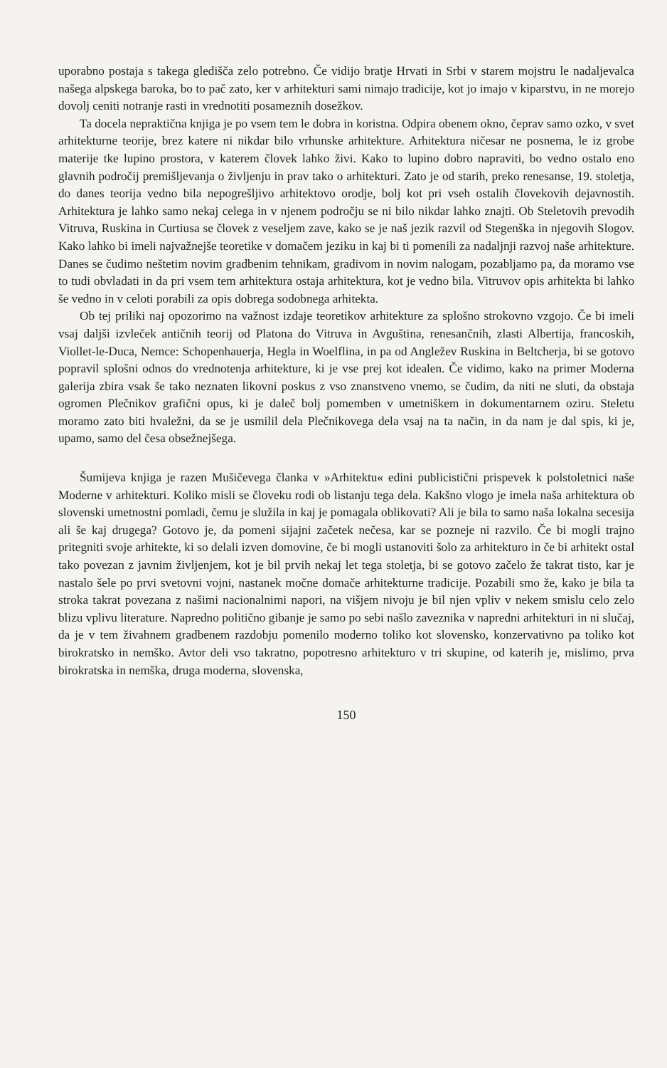uporabno postaja s takega gledišča zelo potrebno. Če vidijo bratje Hrvati in Srbi v starem mojstru le nadaljevalca našega alpskega baroka, bo to pač zato, ker v arhitekturi sami nimajo tradicije, kot jo imajo v kiparstvu, in ne morejo dovolj ceniti notranje rasti in vrednotiti posameznih dosežkov.
Ta docela nepraktična knjiga je po vsem tem le dobra in koristna. Odpira obenem okno, čeprav samo ozko, v svet arhitekturne teorije, brez katere ni nikdar bilo vrhunske arhitekture. Arhitektura ničesar ne posnema, le iz grobe materije tke lupino prostora, v katerem človek lahko živi. Kako to lupino dobro napraviti, bo vedno ostalo eno glavnih področij premišljevanja o življenju in prav tako o arhitekturi. Zato je od starih, preko renesanse, 19. stoletja, do danes teorija vedno bila nepogrešljivo arhitektovo orodje, bolj kot pri vseh ostalih človekovih dejavnostih. Arhitektura je lahko samo nekaj celega in v njenem področju se ni bilo nikdar lahko znajti. Ob Steletovih prevodih Vitruva, Ruskina in Curtiusa se človek z veseljem zave, kako se je naš jezik razvil od Stegenška in njegovih Slogov. Kako lahko bi imeli najvažnejše teoretike v domačem jeziku in kaj bi ti pomenili za nadaljnji razvoj naše arhitekture. Danes se čudimo neštetim novim gradbenim tehnikam, gradivom in novim nalogam, pozabljamo pa, da moramo vse to tudi obvladati in da pri vsem tem arhitektura ostaja arhitektura, kot je vedno bila. Vitruvov opis arhitekta bi lahko še vedno in v celoti porabili za opis dobrega sodobnega arhitekta.
Ob tej priliki naj opozorimo na važnost izdaje teoretikov arhitekture za splošno strokovno vzgojo. Če bi imeli vsaj daljši izvleček antičnih teorij od Platona do Vitruva in Avguština, renesančnih, zlasti Albertija, francoskih, Viollet-le-Duca, Nemce: Schopenhauerja, Hegla in Woelflina, in pa od Angležev Ruskina in Beltcherja, bi se gotovo popravil splošni odnos do vrednotenja arhitekture, ki je vse prej kot idealen. Če vidimo, kako na primer Moderna galerija zbira vsak še tako neznaten likovni poskus z vso znanstveno vnemo, se čudim, da niti ne sluti, da obstaja ogromen Plečnikov grafični opus, ki je daleč bolj pomemben v umetniškem in dokumentarnem oziru. Steletu moramo zato biti hvaležni, da se je usmilil dela Plečnikovega dela vsaj na ta način, in da nam je dal spis, ki je, upamo, samo del česa obsežnejšega.
Šumijeva knjiga je razen Mušičevega članka v »Arhitektu« edini publicistični prispevek k polstoletnici naše Moderne v arhitekturi. Koliko misli se človeku rodi ob listanju tega dela. Kakšno vlogo je imela naša arhitektura ob slovenski umetnostni pomladi, čemu je služila in kaj je pomagala oblikovati? Ali je bila to samo naša lokalna secesija ali še kaj drugega? Gotovo je, da pomeni sijajni začetek nečesa, kar se pozneje ni razvilo. Če bi mogli trajno pritegniti svoje arhitekte, ki so delali izven domovine, če bi mogli ustanoviti šolo za arhitekturo in če bi arhitekt ostal tako povezan z javnim življenjem, kot je bil prvih nekaj let tega stoletja, bi se gotovo začelo že takrat tisto, kar je nastalo šele po prvi svetovni vojni, nastanek močne domače arhitekturne tradicije. Pozabili smo že, kako je bila ta stroka takrat povezana z našimi nacionalnimi napori, na višjem nivoju je bil njen vpliv v nekem smislu celo zelo blizu vplivu literature. Napredno politično gibanje je samo po sebi našlo zaveznika v napredni arhitekturi in ni slučaj, da je v tem živahnem gradbenem razdobju pomenilo moderno toliko kot slovensko, konzervativno pa toliko kot birokratsko in nemško. Avtor deli vso takratno, popotresno arhitekturo v tri skupine, od katerih je, mislimo, prva birokratska in nemška, druga moderna, slovenska,
150